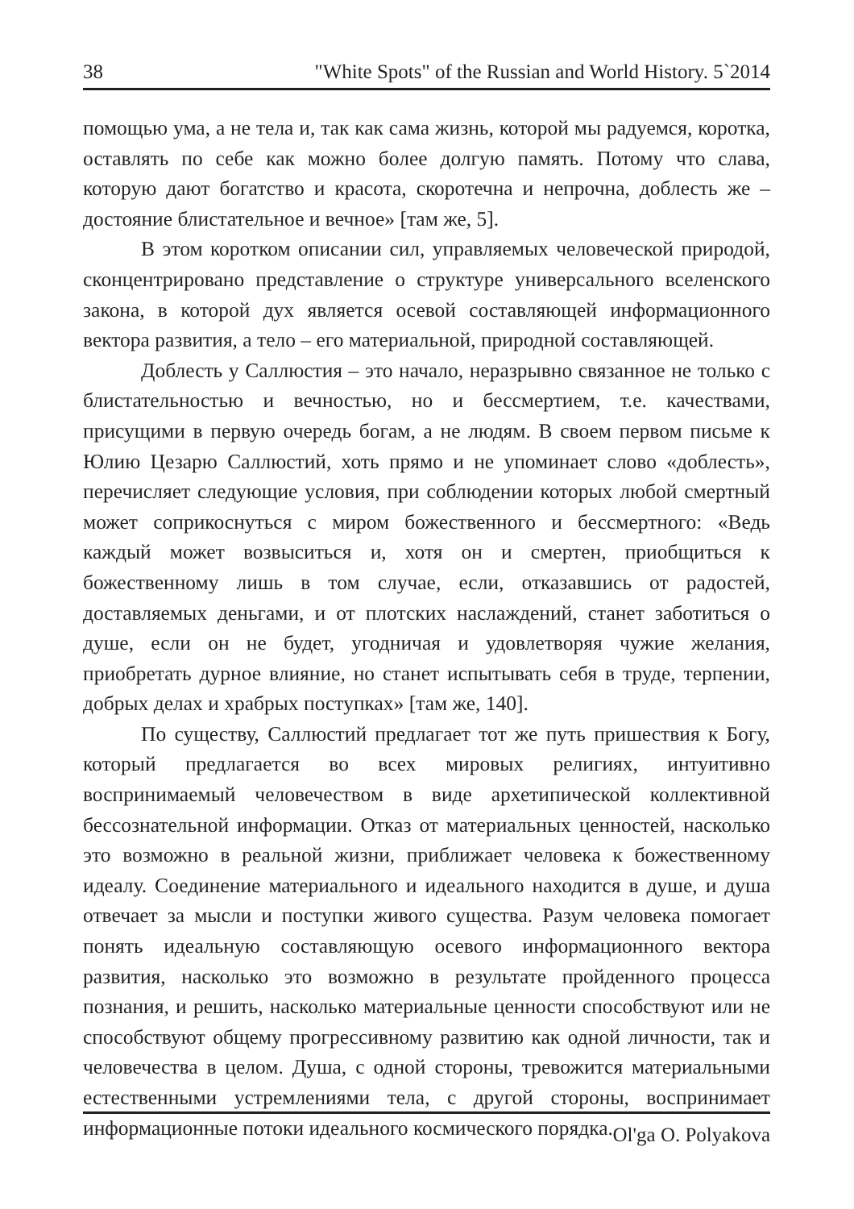38 "White Spots" of the Russian and World History. 5`2014
помощью ума, а не тела и, так как сама жизнь, которой мы радуемся, коротка, оставлять по себе как можно более долгую память. Потому что слава, которую дают богатство и красота, скоротечна и непрочна, доблесть же – достояние блистательное и вечное» [там же, 5].
В этом коротком описании сил, управляемых человеческой природой, сконцентрировано представление о структуре универсального вселенского закона, в которой дух является осевой составляющей информационного вектора развития, а тело – его материальной, природной составляющей.
Доблесть у Саллюстия – это начало, неразрывно связанное не только с блистательностью и вечностью, но и бессмертием, т.е. качествами, присущими в первую очередь богам, а не людям. В своем первом письме к Юлию Цезарю Саллюстий, хоть прямо и не упоминает слово «доблесть», перечисляет следующие условия, при соблюдении которых любой смертный может соприкоснуться с миром божественного и бессмертного: «Ведь каждый может возвыситься и, хотя он и смертен, приобщиться к божественному лишь в том случае, если, отказавшись от радостей, доставляемых деньгами, и от плотских наслаждений, станет заботиться о душе, если он не будет, угодничая и удовлетворяя чужие желания, приобретать дурное влияние, но станет испытывать себя в труде, терпении, добрых делах и храбрых поступках» [там же, 140].
По существу, Саллюстий предлагает тот же путь пришествия к Богу, который предлагается во всех мировых религиях, интуитивно воспринимаемый человечеством в виде архетипической коллективной бессознательной информации. Отказ от материальных ценностей, насколько это возможно в реальной жизни, приближает человека к божественному идеалу. Соединение материального и идеального находится в душе, и душа отвечает за мысли и поступки живого существа. Разум человека помогает понять идеальную составляющую осевого информационного вектора развития, насколько это возможно в результате пройденного процесса познания, и решить, насколько материальные ценности способствуют или не способствуют общему прогрессивному развитию как одной личности, так и человечества в целом. Душа, с одной стороны, тревожится материальными естественными устремлениями тела, с другой стороны, воспринимает информационные потоки идеального космического порядка.
Ol'ga O. Polyakova